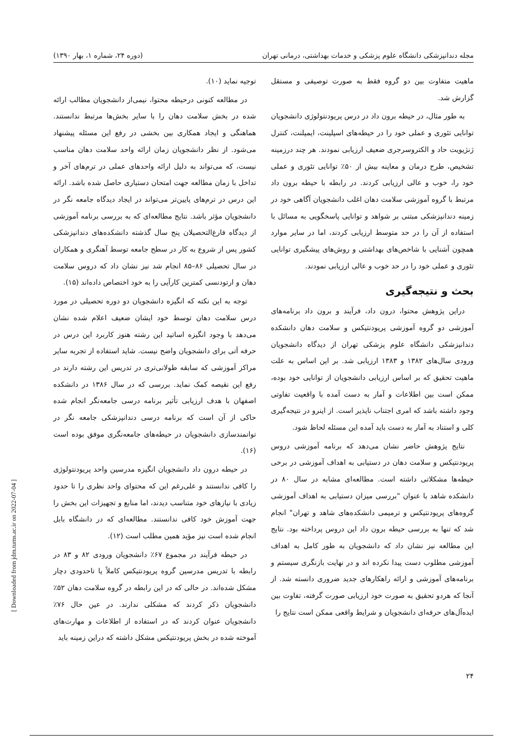مجله دندانپزشکی دانشگاه علوم پزشکی و خدمات بهداشتی، درمانی تهران (دوره ۲۴، شماره ۱، بهار ۱۳۹۰)
ماهیت متفاوت بین دو گروه فقط به صورت توصیفی و مستقل گزارش شد.
به طور مثال، در حیطه برون داد در درس پریودنتولوژی دانشجویان توانایی تئوری و عملی خود را در حیطه‌های اسپلینت، ایمپلنت، کنترل ژنژیویت حاد و الکتروسرجری ضعیف ارزیابی نمودند. هر چند درزمینه تشخیص، طرح درمان و معاینه بیش از ۵۰٪ توانایی تئوری و عملی خود را، خوب و عالی ارزیابی کردند. در رابطه با حیطه برون داد مرتبط با گروه آموزشی سلامت دهان اغلب دانشجویان آگاهی خود در زمینه دندانپزشکی مبتنی بر شواهد و توانایی پاسخگویی به مسائل با استفاده از آن را در حد متوسط ارزیابی کردند، اما در سایر موارد همچون آشنایی با شاخص‌های بهداشتی و روش‌های پیشگیری توانایی تئوری و عملی خود را در حد خوب و عالی ارزیابی نمودند.
بحث و نتیجه‌گیری
دراین پژوهش محتوا، درون داد، فرآیند و برون داد برنامه‌های آموزشی دو گروه آموزشی پریودنتیکس و سلامت دهان دانشکده دندانپزشکی دانشگاه علوم پزشکی تهران از دیدگاه دانشجویان ورودی سال‌های ۱۳۸۲ و ۱۳۸۳ ارزیابی شد. بر این اساس به علت ماهیت تحقیق که بر اساس ارزیابی دانشجویان از توانایی خود بوده، ممکن است بین اطلاعات و آمار به دست آمده با واقعیت تفاوتی وجود داشته باشد که امری اجتناب ناپذیر است. از اینرو در نتیجه‌گیری کلی و استناد به آمار به دست باید آمده این مسئله لحاظ شود.
نتایج پژوهش حاضر نشان می‌دهد که برنامه آموزشی دروس پریودنتیکس و سلامت دهان در دستیابی به اهداف آموزشی در برخی حیطه‌ها مشکلاتی داشته است. مطالعه‌ای مشابه در سال ۸۰ در دانشکده شاهد با عنوان "بررسی میزان دستیابی به اهداف آموزشی گروه‌های پریودنتیکس و ترمیمی دانشکده‌های شاهد و تهران" انجام شد که تنها به بررسی حیطه برون داد این دروس پرداخته بود. نتایج این مطالعه نیز نشان داد که دانشجویان به طور کامل به اهداف آموزشی مطلوب دست پیدا نکرده اند و در نهایت بازنگری سیستم و برنامه‌های آموزشی و ارائه راهکارهای جدید ضروری دانسته شد. از آنجا که هردو تحقیق به صورت خود ارزیابی صورت گرفته، تفاوت بین ایده‌آل‌های حرفه‌ای دانشجویان و شرایط واقعی ممکن است نتایج را
توجیه نماید (۱۰).
در مطالعه کنونی درحیطه محتوا، نیمی‌از دانشجویان مطالب ارائه شده در بخش سلامت دهان را با سایر بخش‌ها مرتبط ندانستند. هماهنگی و ایجاد همکاری بین بخشی در رفع این مسئله پیشنهاد می‌شود. از نظر دانشجویان زمان ارائه واحد سلامت دهان مناسب نیست، که می‌تواند به دلیل ارائه واحدهای عملی در ترم‌های آخر و تداخل با زمان مطالعه جهت امتحان دستیاری حاصل شده باشد. ارائه این درس در ترم‌های پایین‌تر می‌تواند در ایجاد دیدگاه جامعه نگر در دانشجویان مؤثر باشد. نتایج مطالعه‌ای که به بررسی برنامه آموزشی از دیدگاه فارغ‌التحصیلان پنج سال گذشته دانشکده‌های دندانپزشکی کشور پس از شروع به کار در سطح جامعه توسط آهنگری و همکاران در سال تحصیلی ۸۶–۸۵ انجام شد نیز نشان داد که دروس سلامت دهان و ارتودنسی کمترین کارآیی را به خود اختصاص داده‌اند (۱۵).
توجه به این نکته که انگیزه دانشجویان دو دوره تحصیلی در مورد درس سلامت دهان توسط خود ایشان ضعیف اعلام شده نشان می‌دهد با وجود انگیزه اساتید این رشته هنوز کاربرد این درس در حرفه آتی برای دانشجویان واضح نیست. شاید استفاده از تجربه سایر مراکز آموزشی که سابقه طولانی‌تری در تدریس این رشته دارند در رفع این نقیصه کمک نماید. بررسی که در سال ۱۳۸۶ در دانشکده اصفهان با هدف ارزیابی تأثیر برنامه درسی جامعه‌نگر انجام شده حاکی از آن است که برنامه درسی دندانپزشکی جامعه نگر در توانمندسازی دانشجویان در حیطه‌های جامعه‌نگری موفق بوده است (۱۶).
در حیطه درون داد دانشجویان انگیزه مدرسین واحد پریودنتولوژی را کافی ندانستند و علی‌رغم این که محتوای واحد نظری را تا حدود زیادی با نیازهای خود متناسب دیدند، اما منابع و تجهیزات این بخش را جهت آموزش خود کافی ندانستند. مطالعه‌ای که در دانشگاه بابل انجام شده است نیز مؤید همین مطلب است (۱۲).
در حیطه فرآیند در مجموع ۶۷٪ دانشجویان ورودی ۸۲ و ۸۳ در رابطه با تدریس مدرسین گروه پریودنتیکس کاملاً یا تاحدودی دچار مشکل شده‌اند. در حالی که در این رابطه در گروه سلامت دهان ۵۲٪ دانشجویان ذکر کردند که مشکلی ندارند. در عین حال ۷۶٪ دانشجویان عنوان کردند که در استفاده از اطلاعات و مهارت‌های آموخته شده در بخش پریودنتیکس مشکل داشته که دراین زمینه باید
۲۴
[ Downloaded from jdm.tums.ac.ir on 2022-07-04 ]